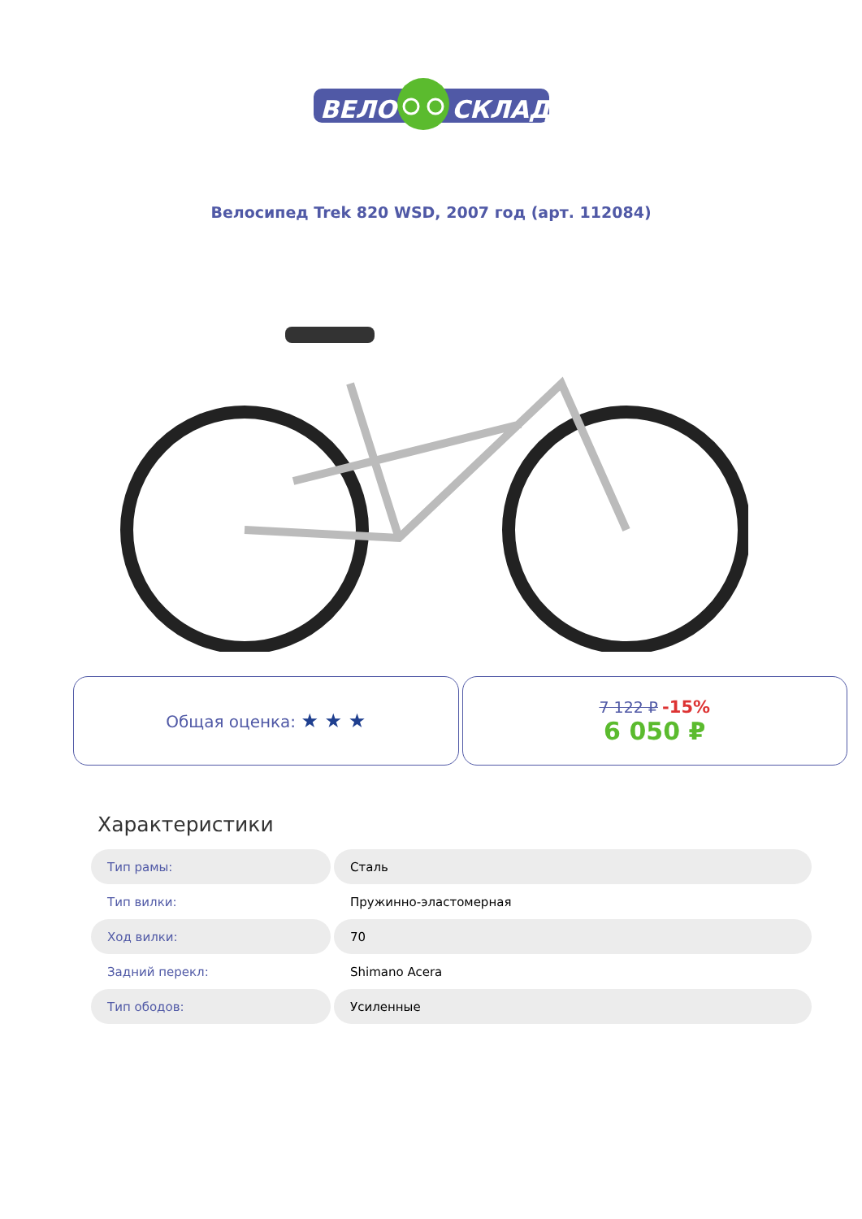ВЕЛО
СКЛАД
Велосипед Trek 820 WSD, 2007 год (арт. 112084)
Общая оценка: ★ ★ ★
7 122 ₽ -15%
6 050 ₽
Характеристики
| Тип рамы: | Сталь |
| Тип вилки: | Пружинно-эластомерная |
| Ход вилки: | 70 |
| Задний перекл: | Shimano Acera |
| Тип ободов: | Усиленные |